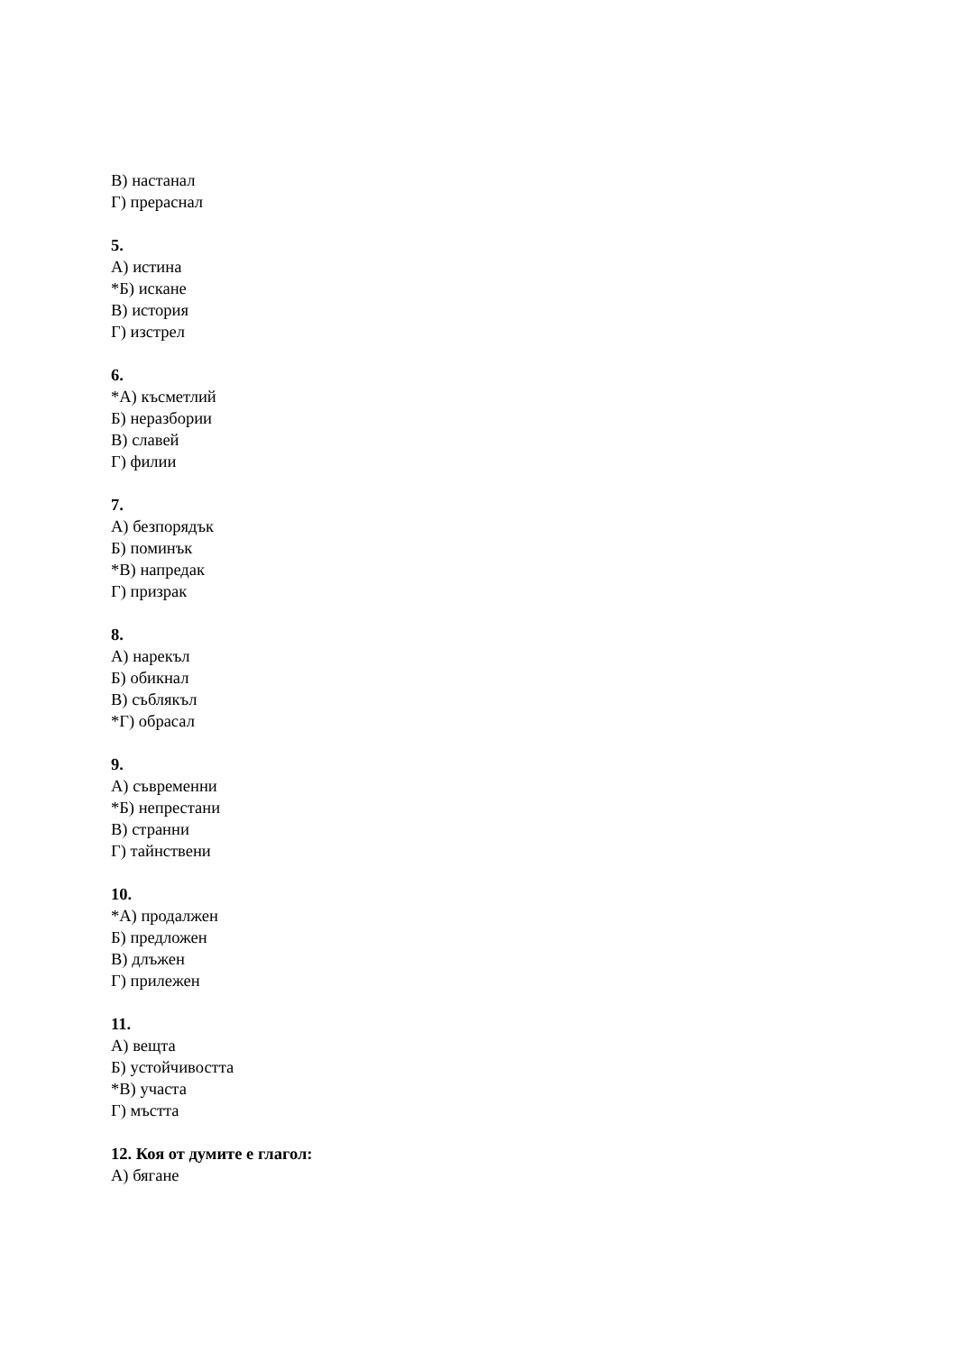В) настанал
Г) прераснал
5.
А) истина
*Б) искане
В) история
Г) изстрел
6.
*А) късметлий
Б) неразбории
В) славей
Г) филии
7.
А) безпорядък
Б) поминък
*В) напредак
Г) призрак
8.
А) нарекъл
Б) обикнал
В) съблякъл
*Г) обрасал
9.
А) съвременни
*Б) непрестани
В) странни
Г) тайнствени
10.
*А) продалжен
Б) предложен
В) длъжен
Г) прилежен
11.
А) вещта
Б) устойчивостта
*В) участа
Г) мъстта
12. Коя от думите е глагол:
А) бягане